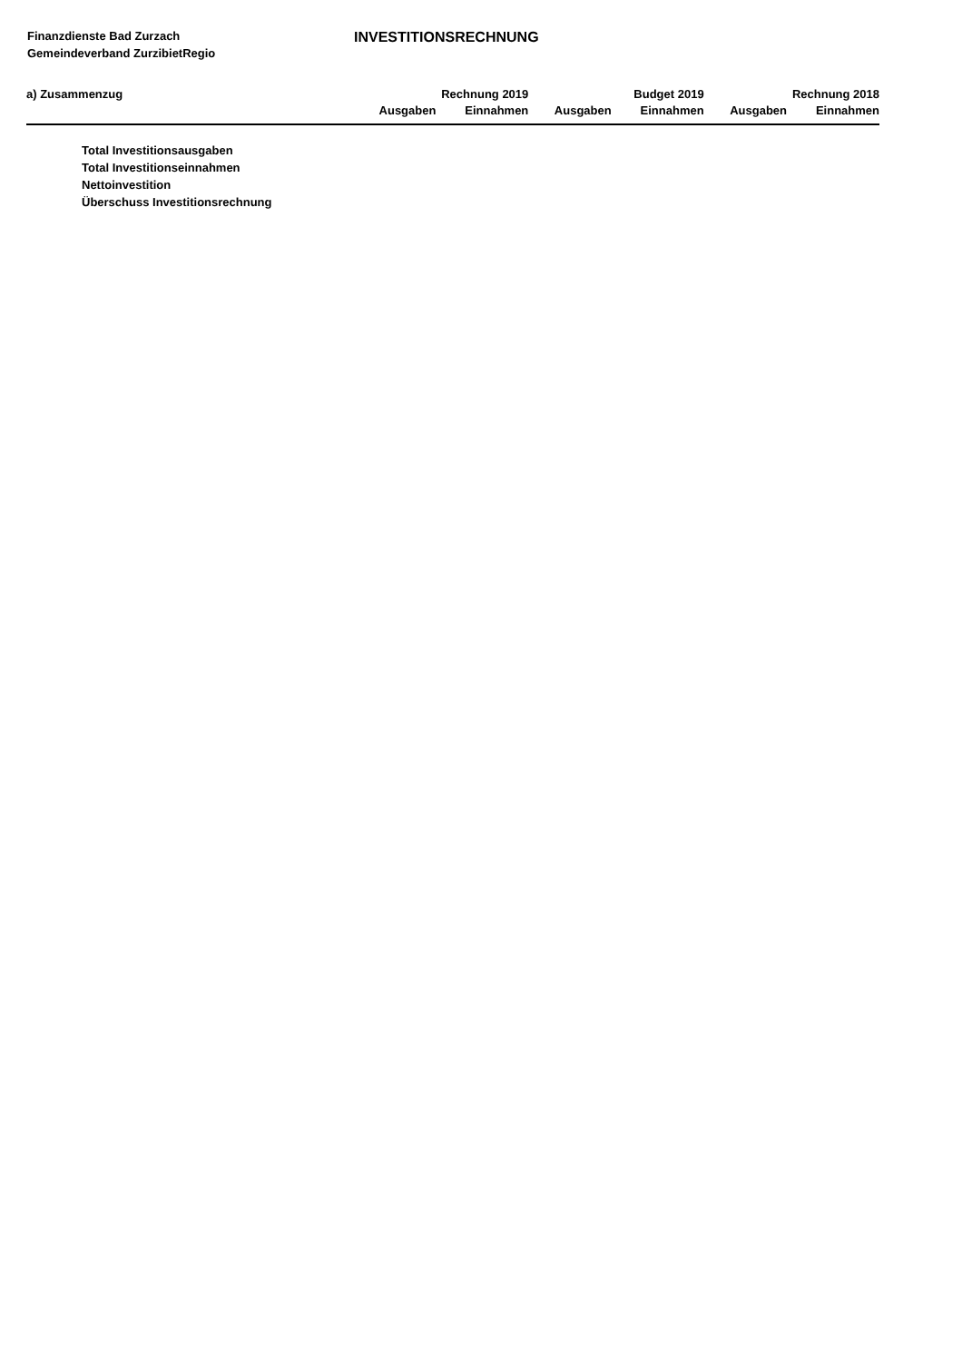Finanzdienste Bad Zurzach
Gemeindeverband ZurzibietRegio
INVESTITIONSRECHNUNG
| a) Zusammenzug | Rechnung 2019 | | Budget 2019 | | Rechnung 2018 | |
| --- | --- | --- | --- | --- | --- | --- |
| | Ausgaben | Einnahmen | Ausgaben | Einnahmen | Ausgaben | Einnahmen |
| Total Investitionsausgaben | | | | | | |
| Total Investitionseinnahmen | | | | | | |
| Nettoinvestition | | | | | | |
| Überschuss Investitionsrechnung | | | | | | |